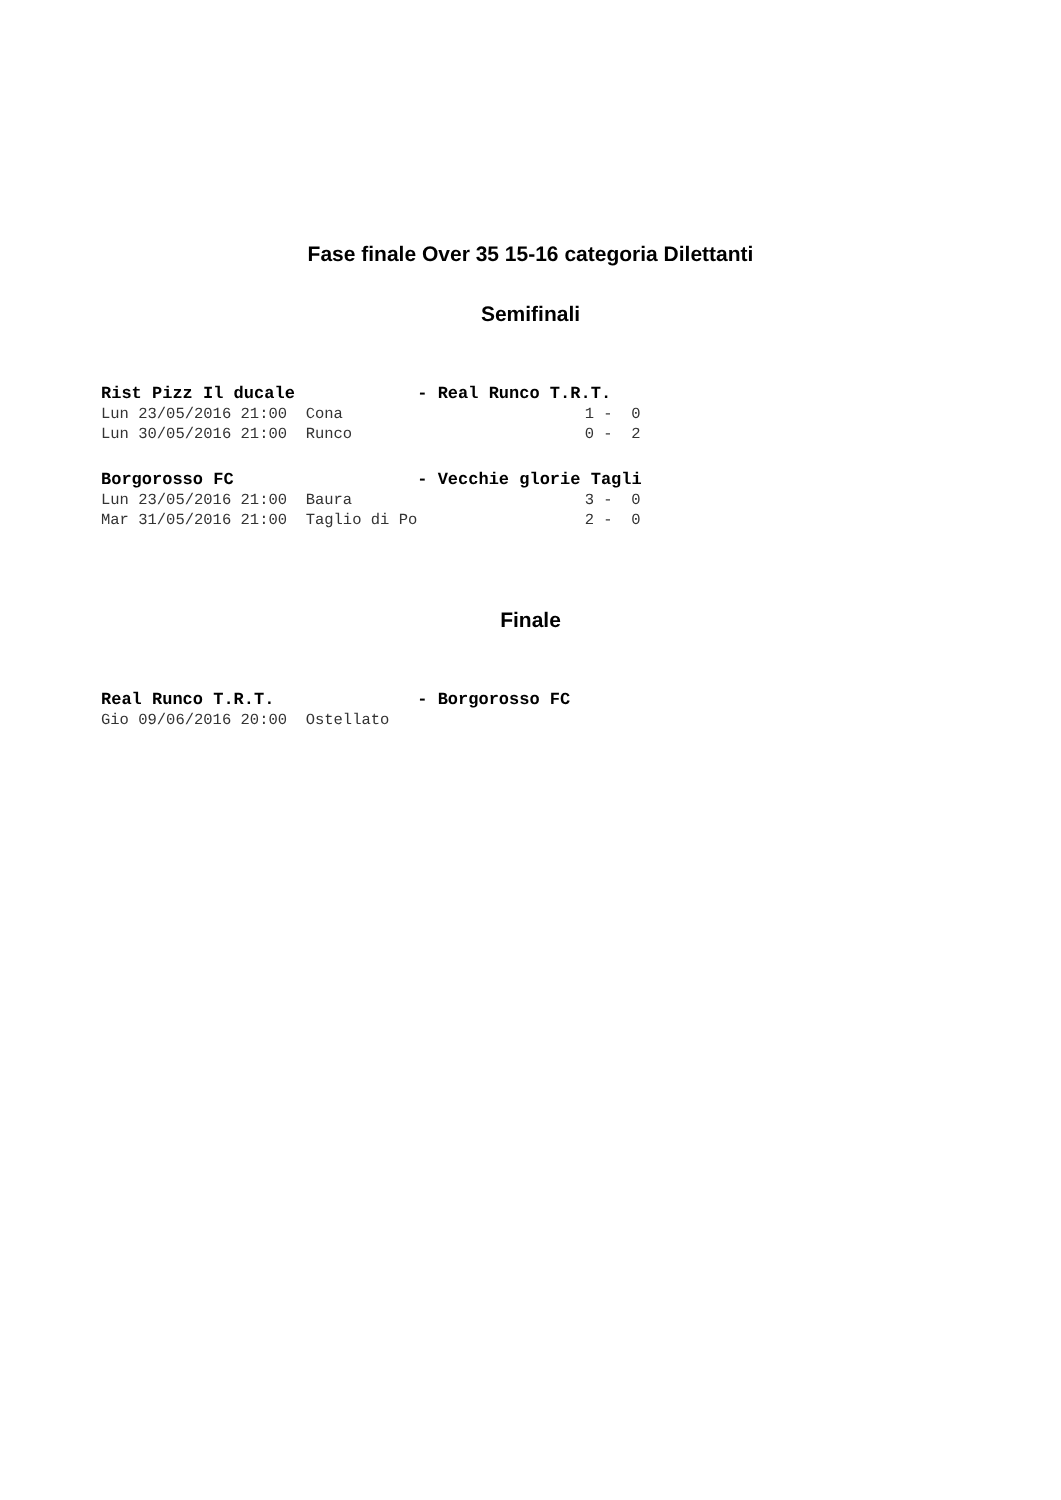Fase finale Over 35 15-16 categoria Dilettanti
Semifinali
Rist Pizz Il ducale            - Real Runco T.R.T.
Lun 23/05/2016 21:00  Cona                          1 -  0
Lun 30/05/2016 21:00  Runco                         0 -  2
Borgorosso FC                  - Vecchie glorie Tagli
Lun 23/05/2016 21:00  Baura                         3 -  0
Mar 31/05/2016 21:00  Taglio di Po                  2 -  0
Finale
Real Runco T.R.T.              - Borgorosso FC
Gio 09/06/2016 20:00  Ostellato